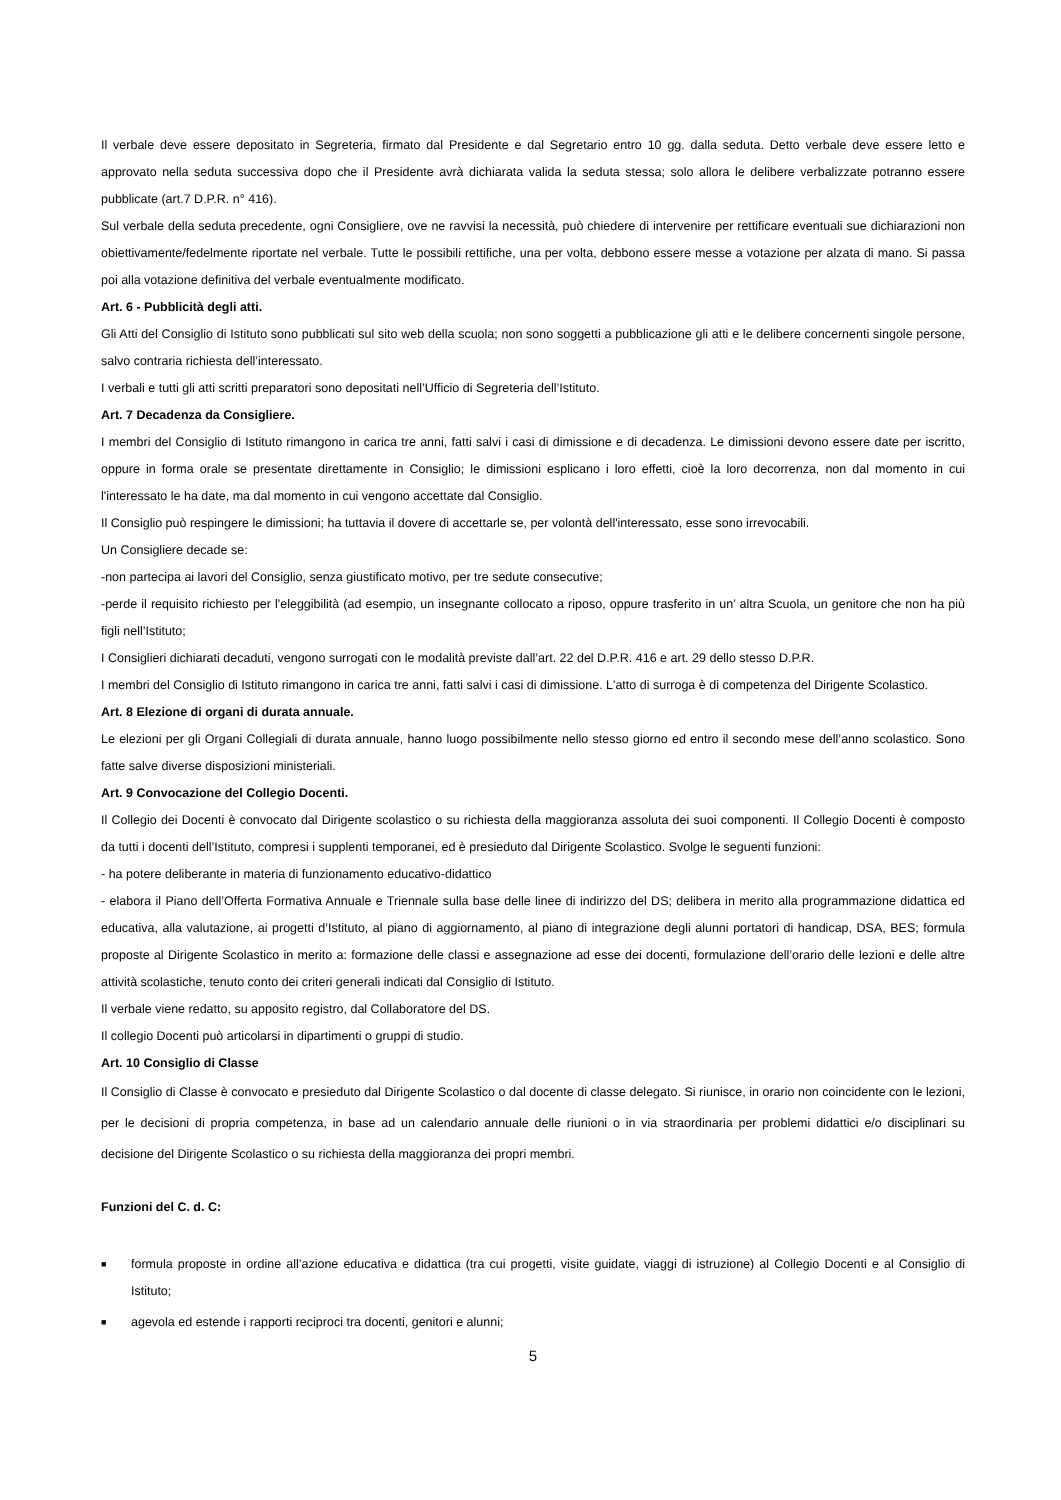Il verbale deve essere depositato in Segreteria, firmato dal Presidente e dal Segretario entro 10 gg. dalla seduta. Detto verbale deve essere letto e approvato nella seduta successiva dopo che il Presidente avrà dichiarata valida la seduta stessa; solo allora le delibere verbalizzate potranno essere pubblicate (art.7 D.P.R. n° 416).
Sul verbale della seduta precedente, ogni Consigliere, ove ne ravvisi la necessità, può chiedere di intervenire per rettificare eventuali sue dichiarazioni non obiettivamente/fedelmente riportate nel verbale. Tutte le possibili rettifiche, una per volta, debbono essere messe a votazione per alzata di mano. Si passa poi alla votazione definitiva del verbale eventualmente modificato.
Art. 6 - Pubblicità degli atti.
Gli Atti del Consiglio di Istituto sono pubblicati sul sito web della scuola; non sono soggetti a pubblicazione gli atti e le delibere concernenti singole persone, salvo contraria richiesta dell’interessato.
I verbali e tutti gli atti scritti preparatori sono depositati nell’Ufficio di Segreteria dell’Istituto.
Art. 7 Decadenza da Consigliere.
I membri del Consiglio di Istituto rimangono in carica tre anni, fatti salvi i casi di dimissione e di decadenza. Le dimissioni devono essere date per iscritto, oppure in forma orale se presentate direttamente in Consiglio; le dimissioni esplicano i loro effetti, cioè la loro decorrenza, non dal momento in cui l'interessato le ha date, ma dal momento in cui vengono accettate dal Consiglio.
Il Consiglio può respingere le dimissioni; ha tuttavia il dovere di accettarle se, per volontà dell'interessato, esse sono irrevocabili.
Un Consigliere decade se:
-non partecipa ai lavori del Consiglio, senza giustificato motivo, per tre sedute consecutive;
-perde il requisito richiesto per l'eleggibilità (ad esempio, un insegnante collocato a riposo, oppure trasferito in un’ altra Scuola, un genitore che non ha più figli nell’Istituto;
I Consiglieri dichiarati decaduti, vengono surrogati con le modalità previste dall’art. 22 del D.P.R. 416 e art. 29 dello stesso D.P.R.
I membri del Consiglio di Istituto rimangono in carica tre anni, fatti salvi i casi di dimissione. L'atto di surroga è di competenza del Dirigente Scolastico.
Art. 8 Elezione di organi di durata annuale.
Le elezioni per gli Organi Collegiali di durata annuale, hanno luogo possibilmente nello stesso giorno ed entro il secondo mese dell’anno scolastico. Sono fatte salve diverse disposizioni ministeriali.
Art. 9 Convocazione del Collegio Docenti.
Il Collegio dei Docenti è convocato dal Dirigente scolastico o su richiesta della maggioranza assoluta dei suoi componenti. Il Collegio Docenti è composto da tutti i docenti dell’Istituto, compresi i supplenti temporanei, ed è presieduto dal Dirigente Scolastico. Svolge le seguenti funzioni:
- ha potere deliberante in materia di funzionamento educativo-didattico
- elabora il Piano dell’Offerta Formativa Annuale e Triennale sulla base delle linee di indirizzo del DS; delibera in merito alla programmazione didattica ed educativa, alla valutazione, ai progetti d’Istituto, al piano di aggiornamento, al piano di integrazione degli alunni portatori di handicap, DSA, BES; formula proposte al Dirigente Scolastico in merito a: formazione delle classi e assegnazione ad esse dei docenti, formulazione dell’orario delle lezioni e delle altre attività scolastiche, tenuto conto dei criteri generali indicati dal Consiglio di Istituto.
Il verbale viene redatto, su apposito registro, dal Collaboratore del DS.
Il collegio Docenti può articolarsi in dipartimenti o gruppi di studio.
Art. 10 Consiglio di Classe
Il Consiglio di Classe è convocato e presieduto dal Dirigente Scolastico o dal docente di classe delegato. Si riunisce, in orario non coincidente con le lezioni, per le decisioni di propria competenza, in base ad un calendario annuale delle riunioni o in via straordinaria per problemi didattici e/o disciplinari su decisione del Dirigente Scolastico o su richiesta della maggioranza dei propri membri.
Funzioni del C. d. C:
■ formula proposte in ordine all’azione educativa e didattica (tra cui progetti, visite guidate, viaggi di istruzione) al Collegio Docenti e al Consiglio di Istituto;
■ agevola ed estende i rapporti reciproci tra docenti, genitori e alunni;
5